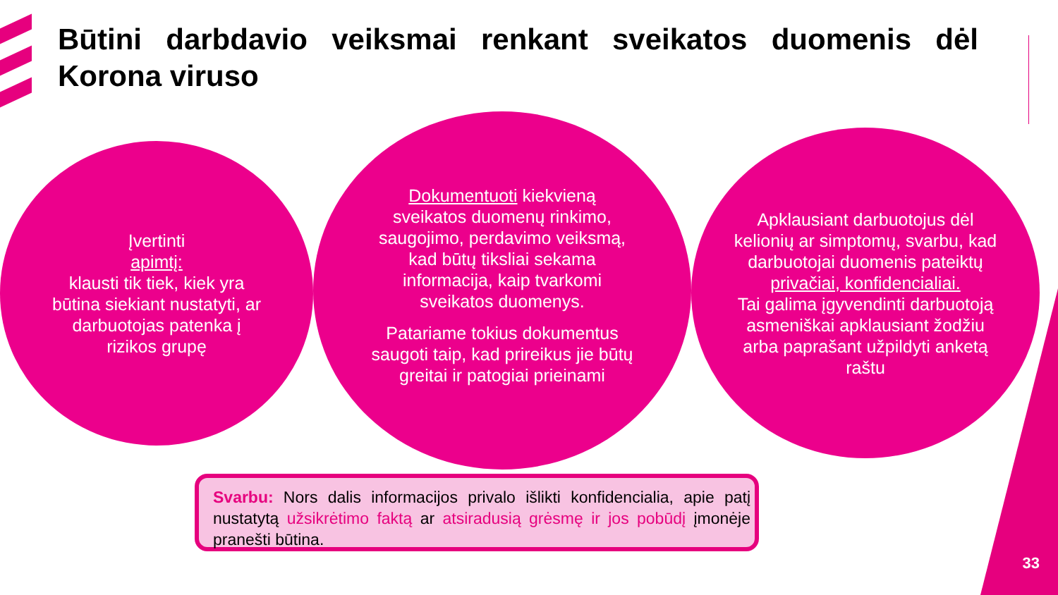Būtini darbdavio veiksmai renkant sveikatos duomenis dėl Korona viruso
Įvertinti
apimtį:
klausti tik tiek, kiek yra būtina siekiant nustatyti, ar darbuotojas patenka į rizikos grupę
Dokumentuoti kiekvieną sveikatos duomenų rinkimo, saugojimo, perdavimo veiksmą, kad būtų tiksliai sekama informacija, kaip tvarkomi sveikatos duomenys.
Patariame tokius dokumentus saugoti taip, kad prireikus jie būtų greitai ir patogiai prieinami
Apklausiant darbuotojus dėl kelionių ar simptomų, svarbu, kad darbuotojai duomenis pateiktų
privačiai, konfidencialiai.
Tai galima įgyvendinti darbuotoją asmeniškai apklausiant žodžiu arba paprašant užpildyti anketą raštu
Svarbu: Nors dalis informacijos privalo išlikti konfidencialia, apie patį nustatytą užsikrėtimo faktą ar atsiradusią grėsmę ir jos pobūdį įmonėje pranešti būtina.
33